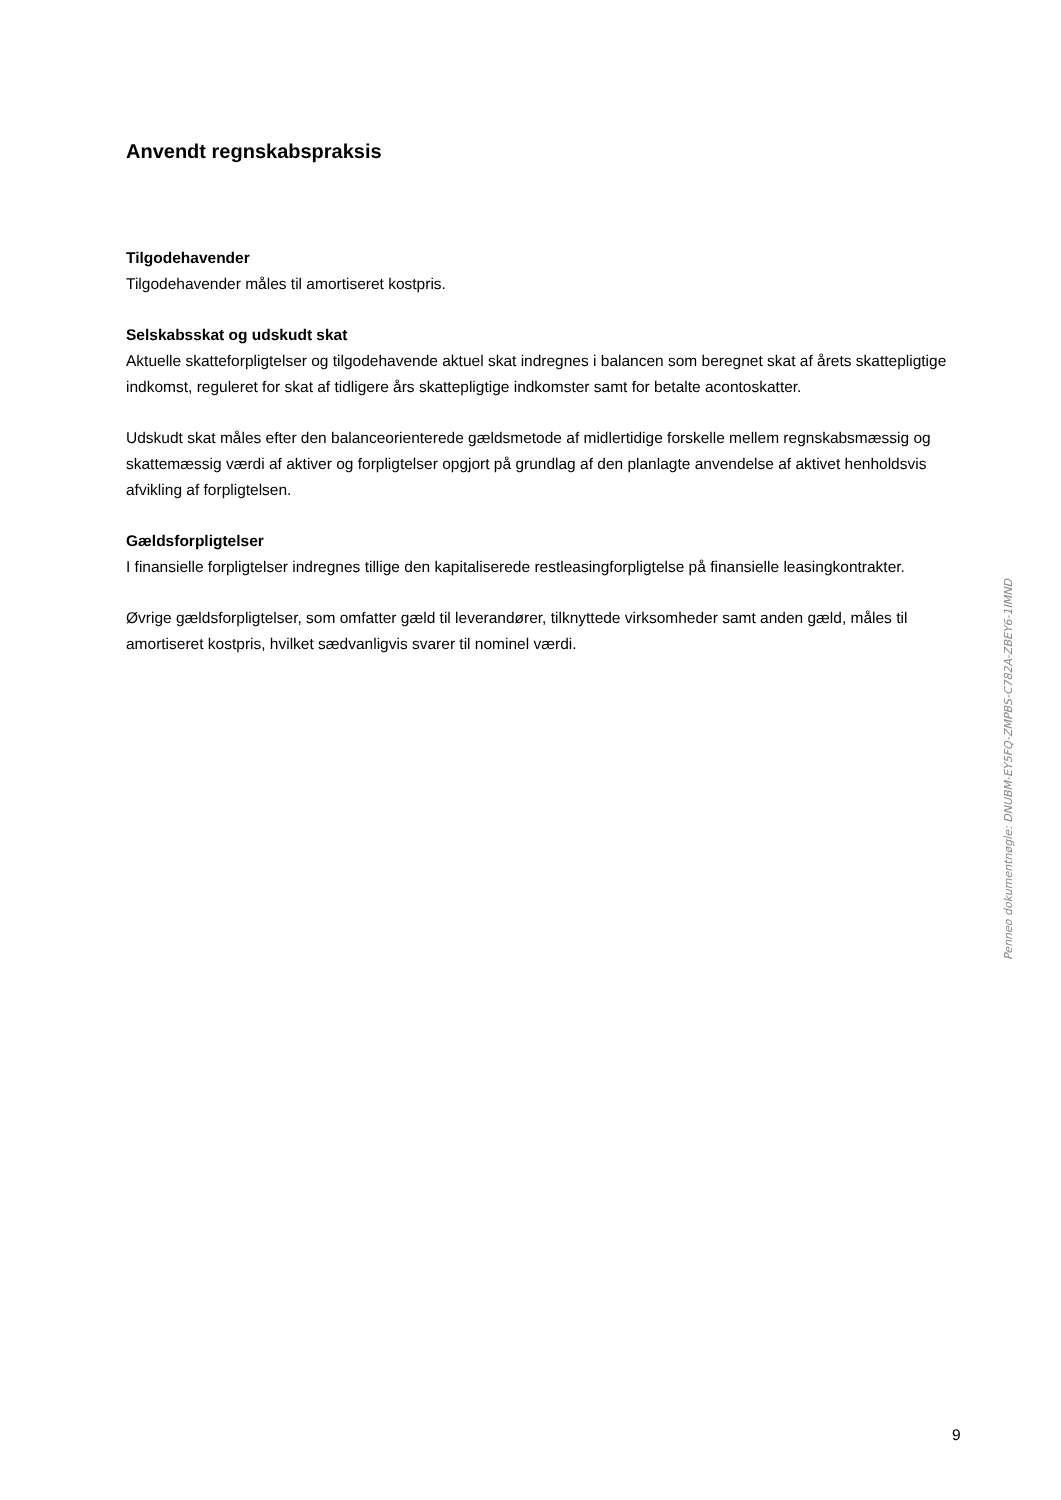Anvendt regnskabspraksis
Tilgodehavender
Tilgodehavender måles til amortiseret kostpris.
Selskabsskat og udskudt skat
Aktuelle skatteforpligtelser og tilgodehavende aktuel skat indregnes i balancen som beregnet skat af årets skattepligtige indkomst, reguleret for skat af tidligere års skattepligtige indkomster samt for betalte aconto­skatter.
Udskudt skat måles efter den balanceorienterede gældsmetode af midlertidige forskelle mellem regn­skabsmæssig og skattemæssig værdi af aktiver og forpligtelser opgjort på grundlag af den planlagte an­vendelse af aktivet henholdsvis afvikling af forpligtelsen.
Gældsforpligtelser
I finansielle forpligtelser indregnes tillige den kapitaliserede restleasingforpligtelse på finansielle leasingkontrakter.
Øvrige gældsforpligtelser, som omfatter gæld til leverandører, tilknyttede virksomheder samt anden gæld, måles til amortiseret kostpris, hvilket sædvanligvis svarer til nominel værdi.
Penneo dokumentnøgle: DNUBM-EY5FQ-ZMPBS-C782A-ZBEY6-1IMND
9